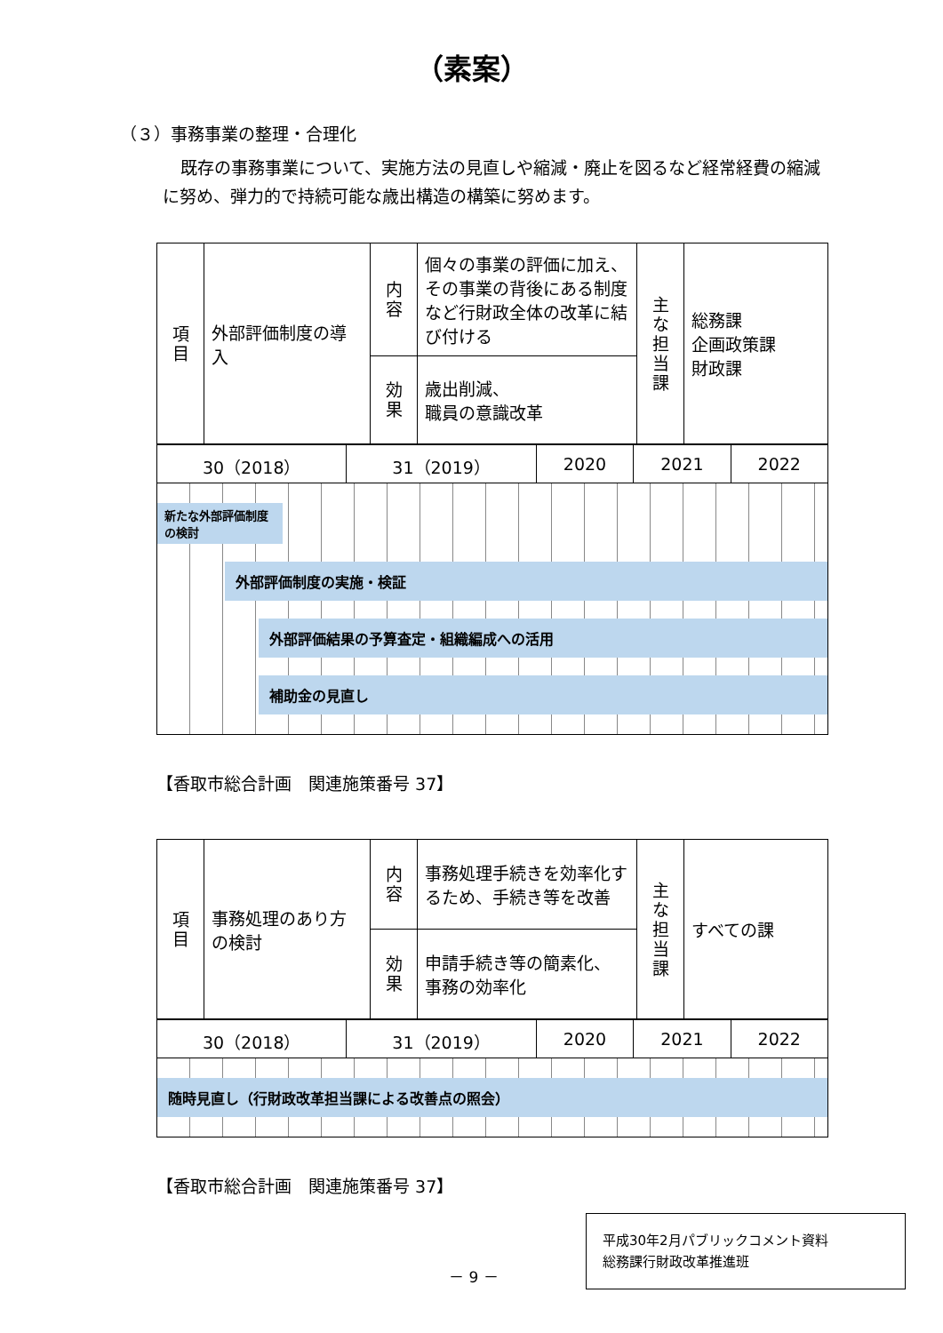（素案）
（３）事務事業の整理・合理化
既存の事務事業について、実施方法の見直しや縮減・廃止を図るなど経常経費の縮減に努め、弾力的で持続可能な歳出構造の構築に努めます。
| 項 目 | 外部評価制度の導入 | 内 容 | 個々の事業の評価に加え、その事業の背後にある制度など行財政全体の改革に結び付ける | 主 な 担 当 課 | 総務課 企画政策課 財政課 |
| | | 効 果 | 歳出削減、 職員の意識改革 | | |
| 30（2018） | 31（2019） | 2020 | 2021 | 2022 |
新たな外部評価制度の検討
外部評価制度の実施・検証
外部評価結果の予算査定・組織編成への活用
補助金の見直し
【香取市総合計画　関連施策番号 37】
| 項 目 | 事務処理のあり方の検討 | 内 容 | 事務処理手続きを効率化するため、手続き等を改善 | 主 な 担 当 課 | すべての課 |
| | | 効 果 | 申請手続き等の簡素化、 事務の効率化 | | |
| 30（2018） | 31（2019） | 2020 | 2021 | 2022 |
随時見直し（行財政改革担当課による改善点の照会）
【香取市総合計画　関連施策番号 37】
－ 9 －
平成30年2月パブリックコメント資料
総務課行財政改革推進班